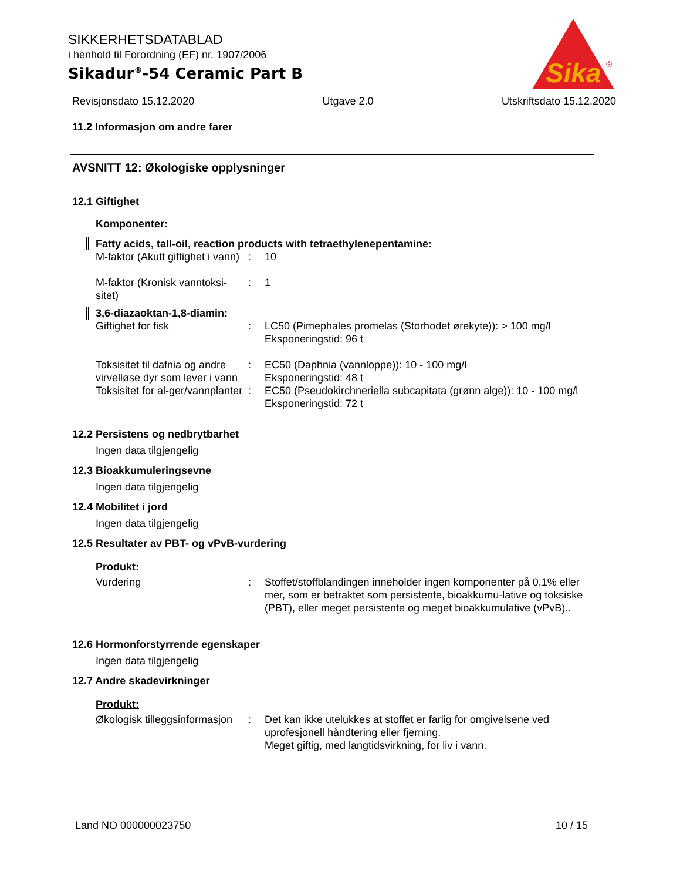SIKKERHETSDATABLAD
i henhold til Forordning (EF) nr. 1907/2006
Sikadur<sup>®</sup>-54 Ceramic Part B
Sika
®
Revisjonsdato 15.12.2020 Utgave 2.0 Utskriftsdato 15.12.2020
11.2 Informasjon om andre farer
AVSNITT 12: Økologiske opplysninger
12.1 Giftighet
Komponenter:
Fatty acids, tall-oil, reaction products with tetraethylenepentamine:
M-faktor (Akutt giftighet i vann)
: 10
M-faktor (Kronisk vanntoksi-sitet)
: 1
3,6-diazaoktan-1,8-diamin:
Giftighet for fisk : LC50 (Pimephales promelas (Storhodet ørekyte)): > 100 mg/l
Eksponeringstid: 96 t
Toksisitet til dafnia og andre virvelløse dyr som lever i vann
: EC50 (Daphnia (vannloppe)): 10 - 100 mg/l
Eksponeringstid: 48 t
Toksisitet for al-ger/vannplanter
: EC50 (Pseudokirchneriella subcapitata (grønn alge)): 10 - 100 mg/l
Eksponeringstid: 72 t
12.2 Persistens og nedbrytbarhet
Ingen data tilgjengelig
12.3 Bioakkumuleringsevne
Ingen data tilgjengelig
12.4 Mobilitet i jord
Ingen data tilgjengelig
12.5 Resultater av PBT- og vPvB-vurdering
Produkt:
Vurdering : Stoffet/stoffblandingen inneholder ingen komponenter på 0,1% eller mer, som er betraktet som persistente, bioakkumu-lative og toksiske (PBT), eller meget persistente og meget bioakkumulative (vPvB)..
12.6 Hormonforstyrrende egenskaper
Ingen data tilgjengelig
12.7 Andre skadevirkninger
Produkt:
Økologisk tilleggsinformasjon
: Det kan ikke utelukkes at stoffet er farlig for omgivelsene ved uprofesjonell håndtering eller fjerning.
Meget giftig, med langtidsvirkning, for liv i vann.
Land NO 000000023750 10 / 15